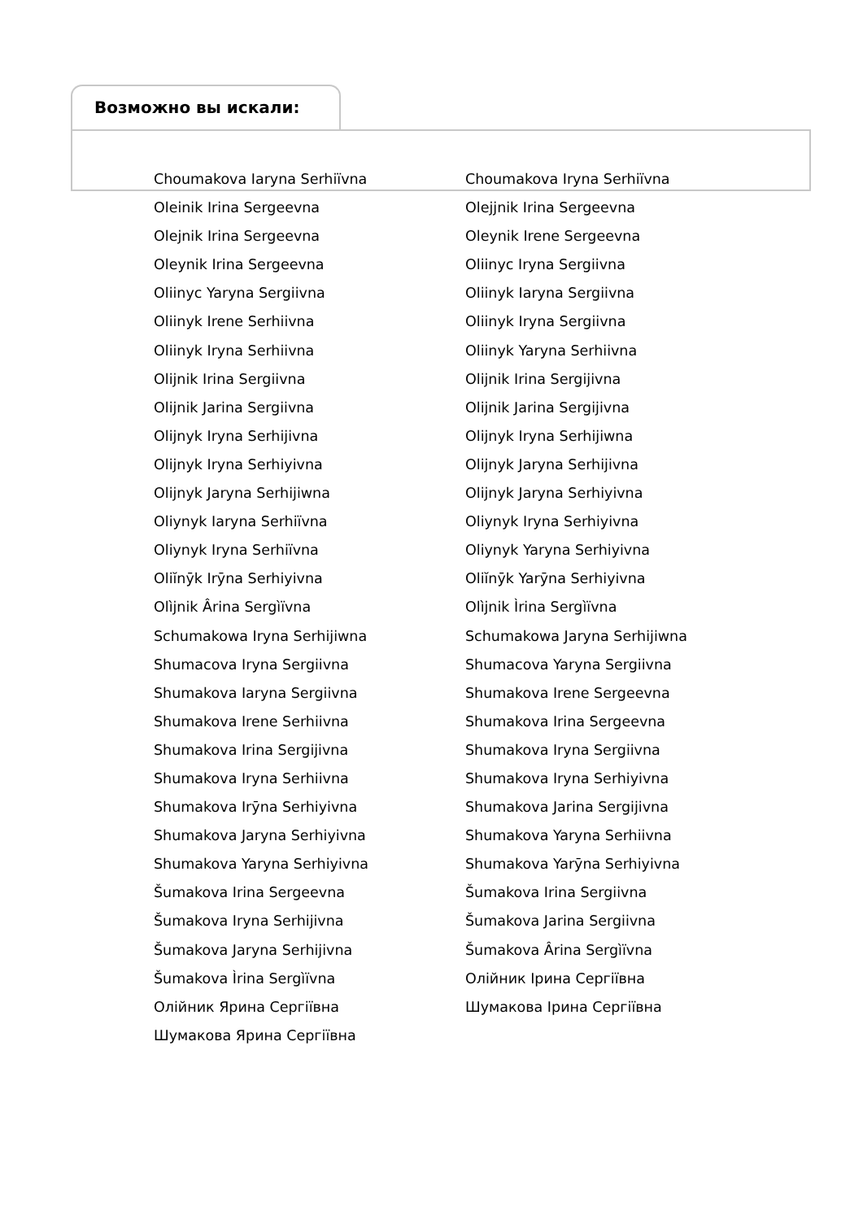Возможно вы искали:
Choumakova Iaryna Serhiïvna
Choumakova Iryna Serhiïvna
Oleinik Irina Sergeevna
Olejjnik Irina Sergeevna
Olejnik Irina Sergeevna
Oleynik Irene Sergeevna
Oleynik Irina Sergeevna
Oliinyc Iryna Sergiivna
Oliinyc Yaryna Sergiivna
Oliinyk Iaryna Sergiivna
Oliinyk Irene Serhiivna
Oliinyk Iryna Sergiivna
Oliinyk Iryna Serhiivna
Oliinyk Yaryna Serhiivna
Olijnik Irina Sergiivna
Olijnik Irina Sergijivna
Olijnik Jarina Sergiivna
Olijnik Jarina Sergijivna
Olijnyk Iryna Serhijivna
Olijnyk Iryna Serhijiwna
Olijnyk Iryna Serhiyivna
Olijnyk Jaryna Serhijivna
Olijnyk Jaryna Serhijiwna
Olijnyk Jaryna Serhiyivna
Oliynyk Iaryna Serhiïvna
Oliynyk Iryna Serhiyivna
Oliynyk Iryna Serhiïvna
Oliynyk Yaryna Serhiyivna
Oliĭnȳk Irȳna Serhiyivna
Oliĭnȳk Yarȳna Serhiyivna
Olìjnik Ârina Sergìïvna
Olìjnik Ìrina Sergìïvna
Schumakowa Iryna Serhijiwna
Schumakowa Jaryna Serhijiwna
Shumacova Iryna Sergiivna
Shumacova Yaryna Sergiivna
Shumakova Iaryna Sergiivna
Shumakova Irene Sergeevna
Shumakova Irene Serhiivna
Shumakova Irina Sergeevna
Shumakova Irina Sergijivna
Shumakova Iryna Sergiivna
Shumakova Iryna Serhiivna
Shumakova Iryna Serhiyivna
Shumakova Irȳna Serhiyivna
Shumakova Jarina Sergijivna
Shumakova Jaryna Serhiyivna
Shumakova Yaryna Serhiivna
Shumakova Yaryna Serhiyivna
Shumakova Yarȳna Serhiyivna
Šumakova Irina Sergeevna
Šumakova Irina Sergiivna
Šumakova Iryna Serhijivna
Šumakova Jarina Sergiivna
Šumakova Jaryna Serhijivna
Šumakova Ârina Sergìïvna
Šumakova Ìrina Sergìïvna
Олійник Ірина Сергіївна
Олійник Ярина Сергіївна
Шумакова Ірина Сергіївна
Шумакова Ярина Сергіївна